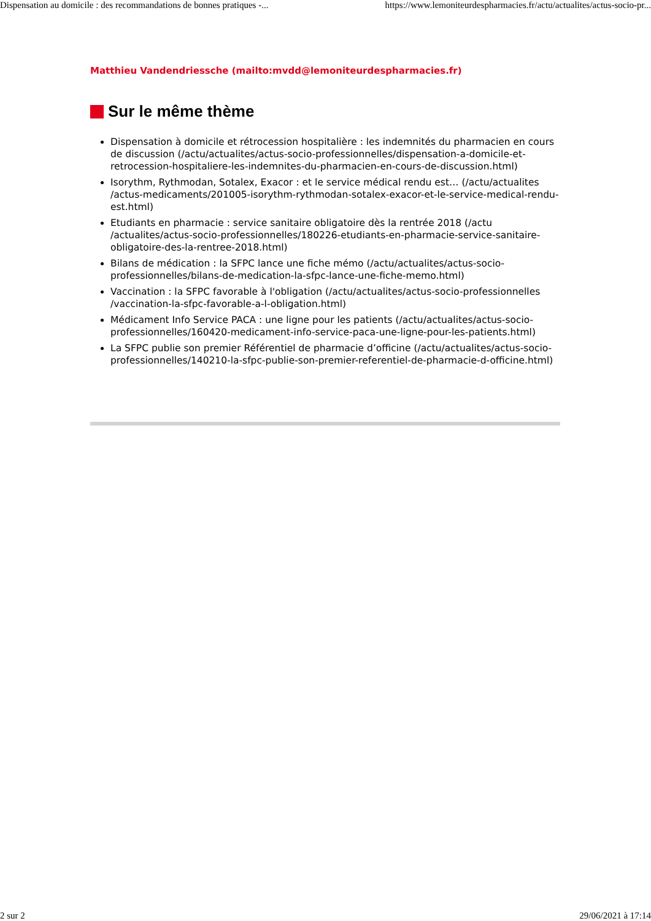Dispensation au domicile : des recommandations de bonnes pratiques -... https://www.lemoniteurdespharmacies.fr/actu/actualites/actus-socio-pr...
Matthieu Vandendriessche (mailto:mvdd@lemoniteurdespharmacies.fr)
Sur le même thème
Dispensation à domicile et rétrocession hospitalière : les indemnités du pharmacien en cours de discussion (/actu/actualites/actus-socio-professionnelles/dispensation-a-domicile-et-retrocession-hospitaliere-les-indemnites-du-pharmacien-en-cours-de-discussion.html)
Isorythm, Rythmodan, Sotalex, Exacor : et le service médical rendu est… (/actu/actualites /actus-medicaments/201005-isorythm-rythmodan-sotalex-exacor-et-le-service-medical-rendu-est.html)
Etudiants en pharmacie : service sanitaire obligatoire dès la rentrée 2018 (/actu /actualites/actus-socio-professionnelles/180226-etudiants-en-pharmacie-service-sanitaire-obligatoire-des-la-rentree-2018.html)
Bilans de médication : la SFPC lance une fiche mémo (/actu/actualites/actus-socio-professionnelles/bilans-de-medication-la-sfpc-lance-une-fiche-memo.html)
Vaccination : la SFPC favorable à l'obligation (/actu/actualites/actus-socio-professionnelles /vaccination-la-sfpc-favorable-a-l-obligation.html)
Médicament Info Service PACA : une ligne pour les patients (/actu/actualites/actus-socio-professionnelles/160420-medicament-info-service-paca-une-ligne-pour-les-patients.html)
La SFPC publie son premier Référentiel de pharmacie d’officine (/actu/actualites/actus-socio-professionnelles/140210-la-sfpc-publie-son-premier-referentiel-de-pharmacie-d-officine.html)
2 sur 2 29/06/2021 à 17:14